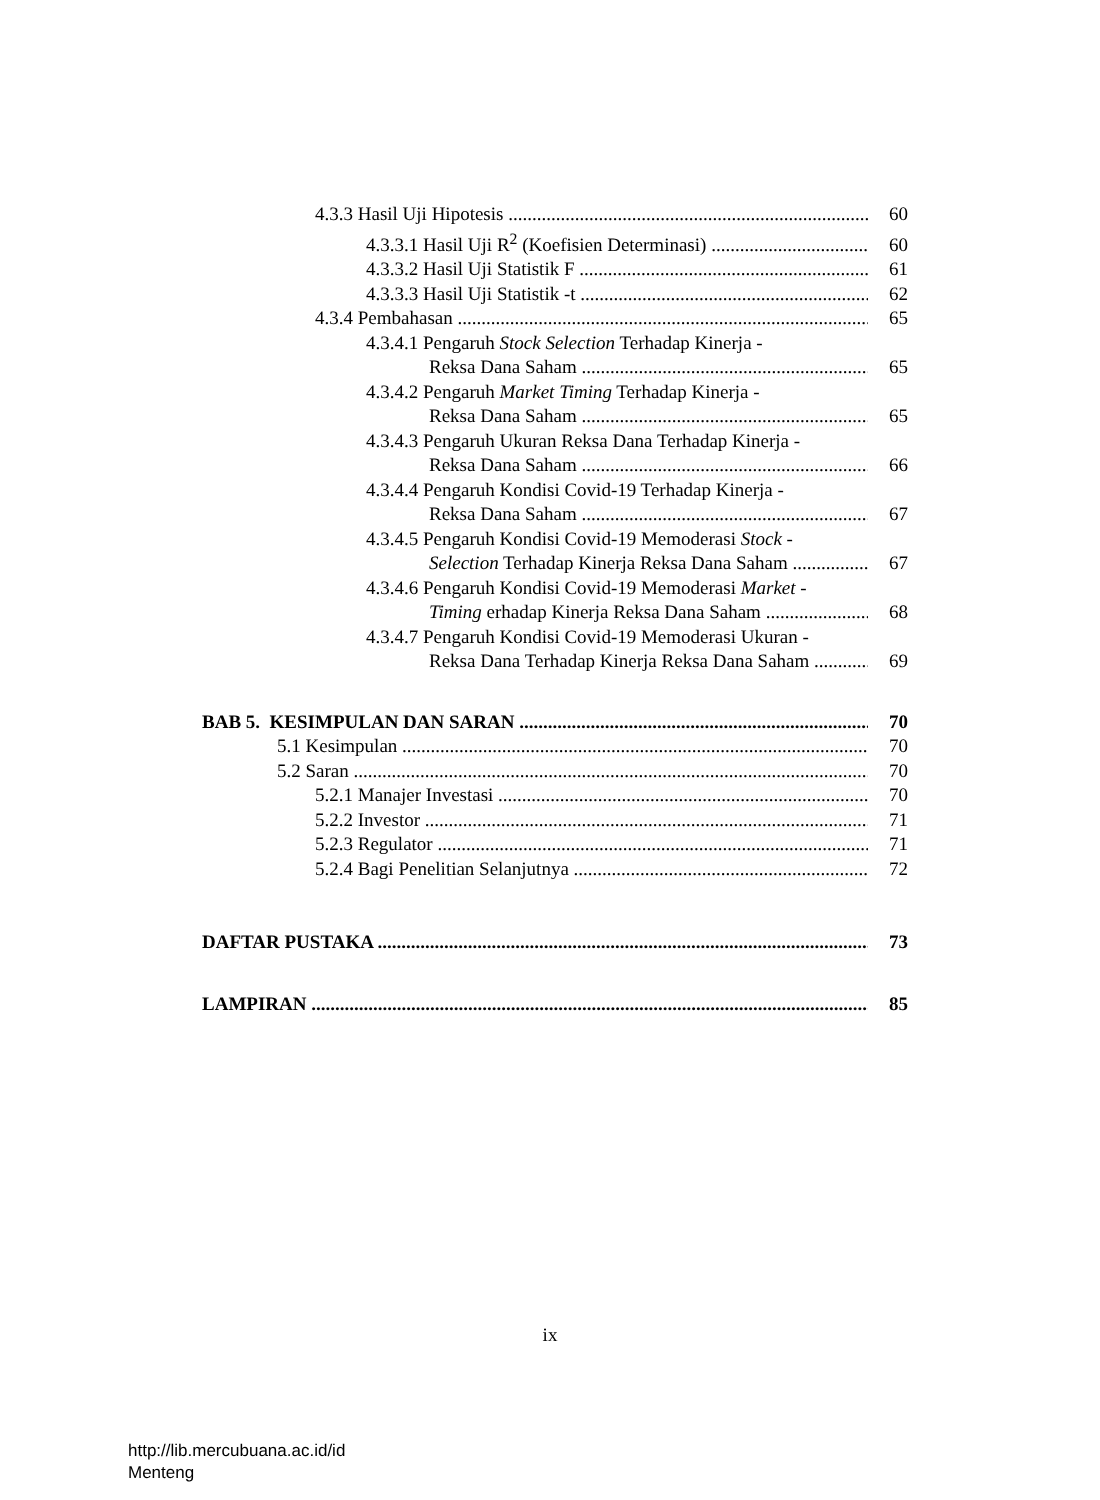4.3.3 Hasil Uji Hipotesis 60
4.3.3.1 Hasil Uji R<sup>2</sup> (Koefisien Determinasi) 60
4.3.3.2 Hasil Uji Statistik F 61
4.3.3.3 Hasil Uji Statistik -t 62
4.3.4 Pembahasan 65
4.3.4.1 Pengaruh Stock Selection Terhadap Kinerja -
Reksa Dana Saham 65
4.3.4.2 Pengaruh Market Timing Terhadap Kinerja -
Reksa Dana Saham 65
4.3.4.3 Pengaruh Ukuran Reksa Dana Terhadap Kinerja -
Reksa Dana Saham 66
4.3.4.4 Pengaruh Kondisi Covid-19 Terhadap Kinerja -
Reksa Dana Saham 67
4.3.4.5 Pengaruh Kondisi Covid-19 Memoderasi Stock -
Selection Terhadap Kinerja Reksa Dana Saham 67
4.3.4.6 Pengaruh Kondisi Covid-19 Memoderasi Market -
Timing erhadap Kinerja Reksa Dana Saham 68
4.3.4.7 Pengaruh Kondisi Covid-19 Memoderasi Ukuran -
Reksa Dana Terhadap Kinerja Reksa Dana Saham 69
BAB 5. KESIMPULAN DAN SARAN 70
5.1 Kesimpulan 70
5.2 Saran 70
5.2.1 Manajer Investasi 70
5.2.2 Investor 71
5.2.3 Regulator 71
5.2.4 Bagi Penelitian Selanjutnya 72
DAFTAR PUSTAKA 73
LAMPIRAN 85
ix
http://lib.mercubuana.ac.id/id
Menteng